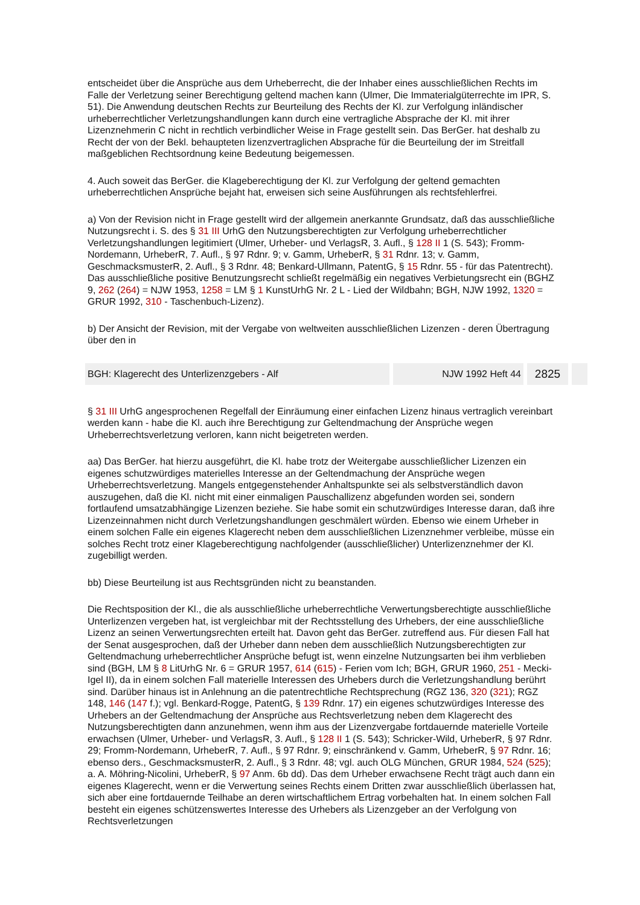entscheidet über die Ansprüche aus dem Urheberrecht, die der Inhaber eines ausschließlichen Rechts im Falle der Verletzung seiner Berechtigung geltend machen kann (Ulmer, Die Immaterialgüterrechte im IPR, S. 51). Die Anwendung deutschen Rechts zur Beurteilung des Rechts der Kl. zur Verfolgung inländischer urheberrechtlicher Verletzungshandlungen kann durch eine vertragliche Absprache der Kl. mit ihrer Lizenznehmerin C nicht in rechtlich verbindlicher Weise in Frage gestellt sein. Das BerGer. hat deshalb zu Recht der von der Bekl. behaupteten lizenzvertraglichen Absprache für die Beurteilung der im Streitfall maßgeblichen Rechtsordnung keine Bedeutung beigemessen.
4. Auch soweit das BerGer. die Klageberechtigung der Kl. zur Verfolgung der geltend gemachten urheberrechtlichen Ansprüche bejaht hat, erweisen sich seine Ausführungen als rechtsfehlerfrei.
a) Von der Revision nicht in Frage gestellt wird der allgemein anerkannte Grundsatz, daß das ausschließliche Nutzungsrecht i. S. des § 31 III UrhG den Nutzungsberechtigten zur Verfolgung urheberrechtlicher Verletzungshandlungen legitimiert (Ulmer, Urheber- und VerlagsR, 3. Aufl., § 128 II 1 (S. 543); Fromm-Nordemann, UrheberR, 7. Aufl., § 97 Rdnr. 9; v. Gamm, UrheberR, § 31 Rdnr. 13; v. Gamm, GeschmacksmusterR, 2. Aufl., § 3 Rdnr. 48; Benkard-Ullmann, PatentG, § 15 Rdnr. 55 - für das Patentrecht). Das ausschließliche positive Benutzungsrecht schließt regelmäßig ein negatives Verbietungsrecht ein (BGHZ 9, 262 (264) = NJW 1953, 1258 = LM § 1 KunstUrhG Nr. 2 L - Lied der Wildbahn; BGH, NJW 1992, 1320 = GRUR 1992, 310 - Taschenbuch-Lizenz).
b) Der Ansicht der Revision, mit der Vergabe von weltweiten ausschließlichen Lizenzen - deren Übertragung über den in
BGH: Klagerecht des Unterlizenzgebers - Alf
NJW 1992 Heft 44
2825
§ 31 III UrhG angesprochenen Regelfall der Einräumung einer einfachen Lizenz hinaus vertraglich vereinbart werden kann - habe die Kl. auch ihre Berechtigung zur Geltendmachung der Ansprüche wegen Urheberrechtsverletzung verloren, kann nicht beigetreten werden.
aa) Das BerGer. hat hierzu ausgeführt, die Kl. habe trotz der Weitergabe ausschließlicher Lizenzen ein eigenes schutzwürdiges materielles Interesse an der Geltendmachung der Ansprüche wegen Urheberrechtsverletzung. Mangels entgegenstehender Anhaltspunkte sei als selbstverständlich davon auszugehen, daß die Kl. nicht mit einer einmaligen Pauschallizenz abgefunden worden sei, sondern fortlaufend umsatzabhängige Lizenzen beziehe. Sie habe somit ein schutzwürdiges Interesse daran, daß ihre Lizenzeinnahmen nicht durch Verletzungshandlungen geschmälert würden. Ebenso wie einem Urheber in einem solchen Falle ein eigenes Klagerecht neben dem ausschließlichen Lizenznehmer verbleibe, müsse ein solches Recht trotz einer Klageberechtigung nachfolgender (ausschließlicher) Unterlizenznehmer der Kl. zugebilligt werden.
bb) Diese Beurteilung ist aus Rechtsgründen nicht zu beanstanden.
Die Rechtsposition der Kl., die als ausschließliche urheberrechtliche Verwertungsberechtigte ausschließliche Unterlizenzen vergeben hat, ist vergleichbar mit der Rechtsstellung des Urhebers, der eine ausschließliche Lizenz an seinen Verwertungsrechten erteilt hat. Davon geht das BerGer. zutreffend aus. Für diesen Fall hat der Senat ausgesprochen, daß der Urheber dann neben dem ausschließlich Nutzungsberechtigten zur Geltendmachung urheberrechtlicher Ansprüche befugt ist, wenn einzelne Nutzungsarten bei ihm verblieben sind (BGH, LM § 8 LitUrhG Nr. 6 = GRUR 1957, 614 (615) - Ferien vom Ich; BGH, GRUR 1960, 251 - Mecki-Igel II), da in einem solchen Fall materielle Interessen des Urhebers durch die Verletzungshandlung berührt sind. Darüber hinaus ist in Anlehnung an die patentrechtliche Rechtsprechung (RGZ 136, 320 (321); RGZ 148, 146 (147 f.); vgl. Benkard-Rogge, PatentG, § 139 Rdnr. 17) ein eigenes schutzwürdiges Interesse des Urhebers an der Geltendmachung der Ansprüche aus Rechtsverletzung neben dem Klagerecht des Nutzungsberechtigten dann anzunehmen, wenn ihm aus der Lizenzvergabe fortdauernde materielle Vorteile erwachsen (Ulmer, Urheber- und VerlagsR, 3. Aufl., § 128 II 1 (S. 543); Schricker-Wild, UrheberR, § 97 Rdnr. 29; Fromm-Nordemann, UrheberR, 7. Aufl., § 97 Rdnr. 9; einschränkend v. Gamm, UrheberR, § 97 Rdnr. 16; ebenso ders., GeschmacksmusterR, 2. Aufl., § 3 Rdnr. 48; vgl. auch OLG München, GRUR 1984, 524 (525); a. A. Möhring-Nicolini, UrheberR, § 97 Anm. 6b dd). Das dem Urheber erwachsene Recht trägt auch dann ein eigenes Klagerecht, wenn er die Verwertung seines Rechts einem Dritten zwar ausschließlich überlassen hat, sich aber eine fortdauernde Teilhabe an deren wirtschaftlichem Ertrag vorbehalten hat. In einem solchen Fall besteht ein eigenes schützenswertes Interesse des Urhebers als Lizenzgeber an der Verfolgung von Rechtsverletzungen